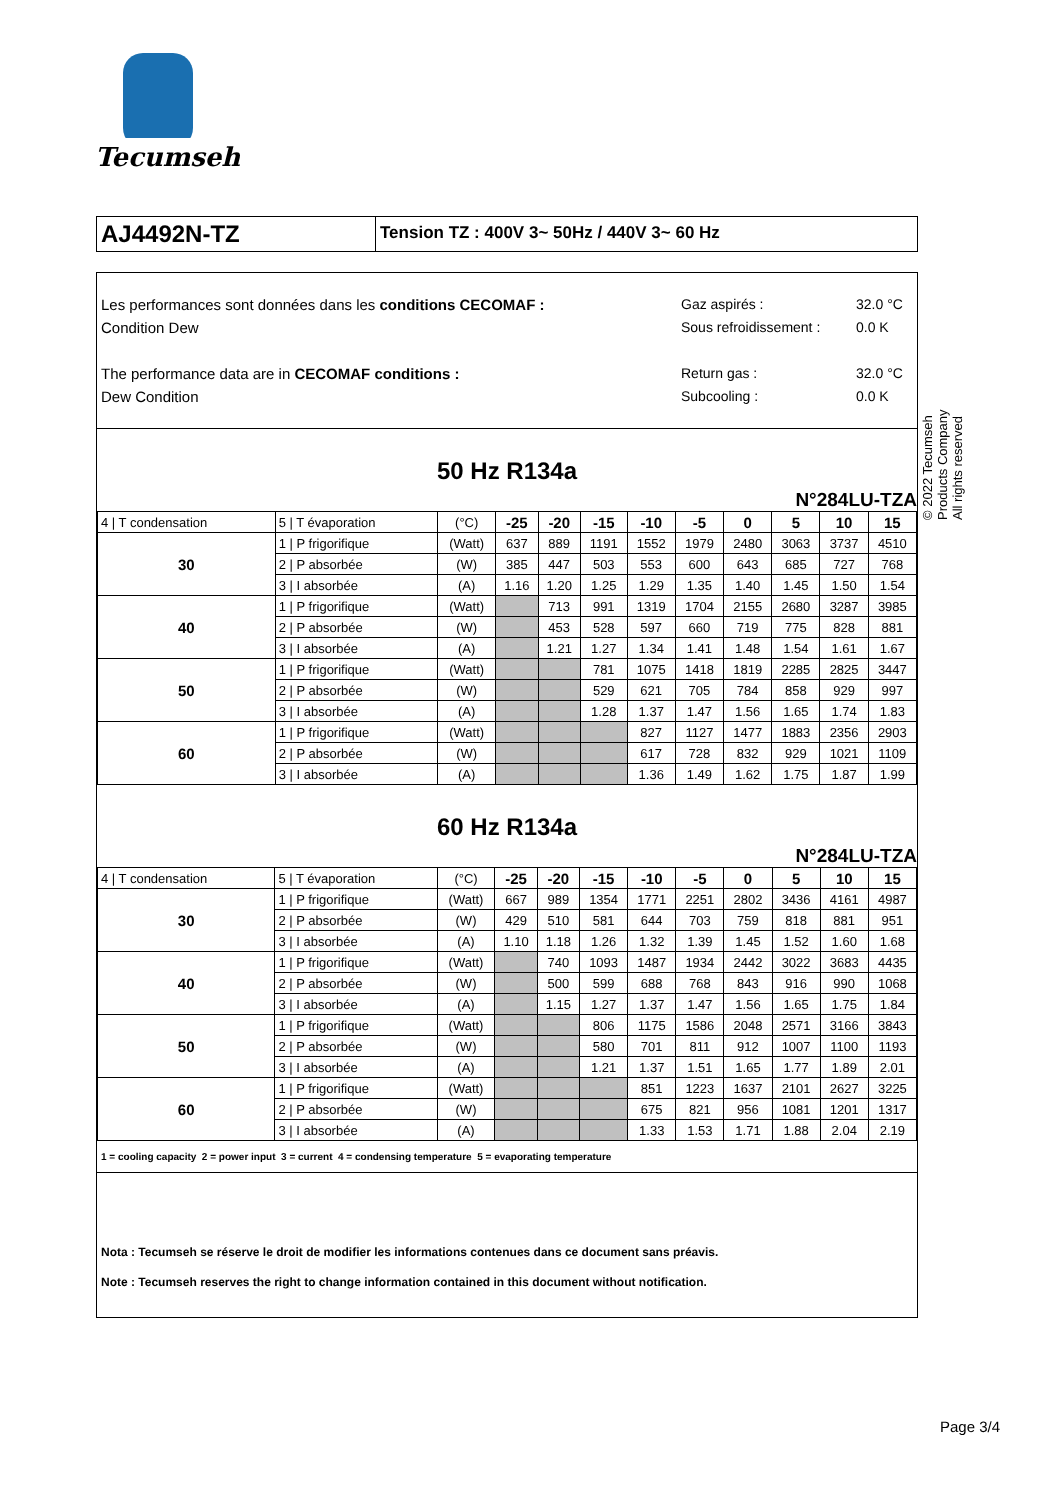Tecumseh
AJ4492N-TZ
Tension TZ : 400V 3~ 50Hz / 440V 3~ 60 Hz
Les performances sont données dans les conditions CECOMAF :
Condition Dew
The performance data are in CECOMAF conditions :
Dew Condition
Gaz aspirés :
Sous refroidissement :
Return gas :
Subcooling :
32.0 °C
0.0 K
32.0 °C
0.0 K
50 Hz R134a
N°284LU-TZA
| 4 / T condensation | 5 / T évaporation | (°C) | -25 | -20 | -15 | -10 | -5 | 0 | 5 | 10 | 15 |
| 30 | 1 / P frigorifique | (Watt) | 637 | 889 | 1191 | 1552 | 1979 | 2480 | 3063 | 3737 | 4510 |
| | 2 / P absorbée | (W) | 385 | 447 | 503 | 553 | 600 | 643 | 685 | 727 | 768 |
| | 3 / I absorbée | (A) | 1.16 | 1.20 | 1.25 | 1.29 | 1.35 | 1.40 | 1.45 | 1.50 | 1.54 |
| 40 | 1 / P frigorifique | (Watt) | | 713 | 991 | 1319 | 1704 | 2155 | 2680 | 3287 | 3985 |
| | 2 / P absorbée | (W) | | 453 | 528 | 597 | 660 | 719 | 775 | 828 | 881 |
| | 3 / I absorbée | (A) | | 1.21 | 1.27 | 1.34 | 1.41 | 1.48 | 1.54 | 1.61 | 1.67 |
| 50 | 1 / P frigorifique | (Watt) | | | 781 | 1075 | 1418 | 1819 | 2285 | 2825 | 3447 |
| | 2 / P absorbée | (W) | | | 529 | 621 | 705 | 784 | 858 | 929 | 997 |
| | 3 / I absorbée | (A) | | | 1.28 | 1.37 | 1.47 | 1.56 | 1.65 | 1.74 | 1.83 |
| 60 | 1 / P frigorifique | (Watt) | | | | 827 | 1127 | 1477 | 1883 | 2356 | 2903 |
| | 2 / P absorbée | (W) | | | | 617 | 728 | 832 | 929 | 1021 | 1109 |
| | 3 / I absorbée | (A) | | | | 1.36 | 1.49 | 1.62 | 1.75 | 1.87 | 1.99 |
60 Hz R134a
N°284LU-TZA
| 4 / T condensation | 5 / T évaporation | (°C) | -25 | -20 | -15 | -10 | -5 | 0 | 5 | 10 | 15 |
| 30 | 1 / P frigorifique | (Watt) | 667 | 989 | 1354 | 1771 | 2251 | 2802 | 3436 | 4161 | 4987 |
| | 2 / P absorbée | (W) | 429 | 510 | 581 | 644 | 703 | 759 | 818 | 881 | 951 |
| | 3 / I absorbée | (A) | 1.10 | 1.18 | 1.26 | 1.32 | 1.39 | 1.45 | 1.52 | 1.60 | 1.68 |
| 40 | 1 / P frigorifique | (Watt) | | 740 | 1093 | 1487 | 1934 | 2442 | 3022 | 3683 | 4435 |
| | 2 / P absorbée | (W) | | 500 | 599 | 688 | 768 | 843 | 916 | 990 | 1068 |
| | 3 / I absorbée | (A) | | 1.15 | 1.27 | 1.37 | 1.47 | 1.56 | 1.65 | 1.75 | 1.84 |
| 50 | 1 / P frigorifique | (Watt) | | | 806 | 1175 | 1586 | 2048 | 2571 | 3166 | 3843 |
| | 2 / P absorbée | (W) | | | 580 | 701 | 811 | 912 | 1007 | 1100 | 1193 |
| | 3 / I absorbée | (A) | | | 1.21 | 1.37 | 1.51 | 1.65 | 1.77 | 1.89 | 2.01 |
| 60 | 1 / P frigorifique | (Watt) | | | | 851 | 1223 | 1637 | 2101 | 2627 | 3225 |
| | 2 / P absorbée | (W) | | | | 675 | 821 | 956 | 1081 | 1201 | 1317 |
| | 3 / I absorbée | (A) | | | | 1.33 | 1.53 | 1.71 | 1.88 | 2.04 | 2.19 |
1 = cooling capacity 2 = power input 3 = current 4 = condensing temperature 5 = evaporating temperature
Nota : Tecumseh se réserve le droit de modifier les informations contenues dans ce document sans préavis.
Note : Tecumseh reserves the right to change information contained in this document without notification.
© 2022 Tecumseh Products Company
All rights reserved
Page 3/4